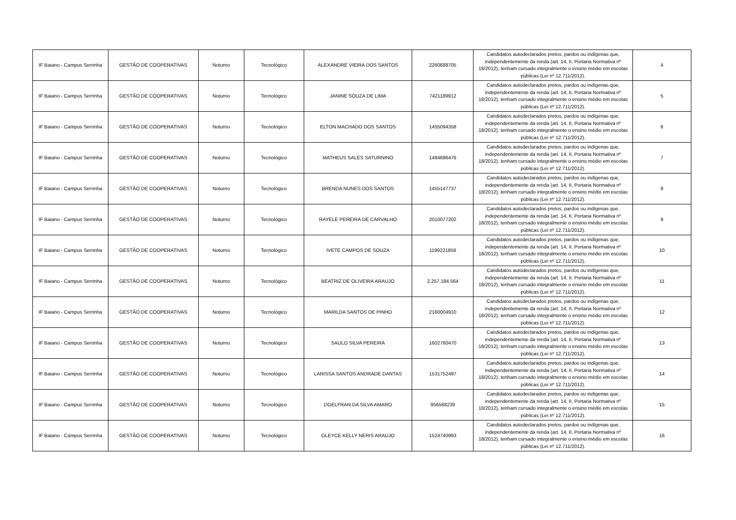| IF Baiano - Campus Serrinha | GESTÃO DE COOPERATIVAS | Noturno | Tecnológico | ALEXANDRE VIEIRA DOS SANTOS | 2260688705 | Candidatos autodeclarados pretos, pardos ou indígenas que, independentemente da renda (art. 14, II, Portaria Normativa nº 18/2012), tenham cursado integralmente o ensino médio em escolas públicas (Lei nº 12.711/2012). | 4 |
| IF Baiano - Campus Serrinha | GESTÃO DE COOPERATIVAS | Noturno | Tecnológico | JANINE SOUZA DE LIMA | 7421189912 | Candidatos autodeclarados pretos, pardos ou indígenas que, independentemente da renda (art. 14, II, Portaria Normativa nº 18/2012), tenham cursado integralmente o ensino médio em escolas públicas (Lei nº 12.711/2012). | 5 |
| IF Baiano - Campus Serrinha | GESTÃO DE COOPERATIVAS | Noturno | Tecnológico | ELTON MACHADO DOS SANTOS | 1455094358 | Candidatos autodeclarados pretos, pardos ou indígenas que, independentemente da renda (art. 14, II, Portaria Normativa nº 18/2012), tenham cursado integralmente o ensino médio em escolas públicas (Lei nº 12.711/2012). | 6 |
| IF Baiano - Campus Serrinha | GESTÃO DE COOPERATIVAS | Noturno | Tecnológico | MATHEUS SALES SATURNINO | 1484696476 | Candidatos autodeclarados pretos, pardos ou indígenas que, independentemente da renda (art. 14, II, Portaria Normativa nº 18/2012), tenham cursado integralmente o ensino médio em escolas públicas (Lei nº 12.711/2012). | 7 |
| IF Baiano - Campus Serrinha | GESTÃO DE COOPERATIVAS | Noturno | Tecnológico | BRENDA NUNES DOS SANTOS | 1455147737 | Candidatos autodeclarados pretos, pardos ou indígenas que, independentemente da renda (art. 14, II, Portaria Normativa nº 18/2012), tenham cursado integralmente o ensino médio em escolas públicas (Lei nº 12.711/2012). | 8 |
| IF Baiano - Campus Serrinha | GESTÃO DE COOPERATIVAS | Noturno | Tecnológico | RAYELE PEREIRA DE CARVALHO | 2010077202 | Candidatos autodeclarados pretos, pardos ou indígenas que, independentemente da renda (art. 14, II, Portaria Normativa nº 18/2012), tenham cursado integralmente o ensino médio em escolas públicas (Lei nº 12.711/2012). | 9 |
| IF Baiano - Campus Serrinha | GESTÃO DE COOPERATIVAS | Noturno | Tecnológico | IVETE CAMPOS DE SOUZA | 1199221856 | Candidatos autodeclarados pretos, pardos ou indígenas que, independentemente da renda (art. 14, II, Portaria Normativa nº 18/2012), tenham cursado integralmente o ensino médio em escolas públicas (Lei nº 12.711/2012). | 10 |
| IF Baiano - Campus Serrinha | GESTÃO DE COOPERATIVAS | Noturno | Tecnológico | BEATRIZ DE OLIVEIRA ARAUJO | 2.257.184.564 | Candidatos autodeclarados pretos, pardos ou indígenas que, independentemente da renda (art. 14, II, Portaria Normativa nº 18/2012), tenham cursado integralmente o ensino médio em escolas públicas (Lei nº 12.711/2012). | 11 |
| IF Baiano - Campus Serrinha | GESTÃO DE COOPERATIVAS | Noturno | Tecnológico | MARILDA SANTOS DE PINHO | 2160004910 | Candidatos autodeclarados pretos, pardos ou indígenas que, independentemente da renda (art. 14, II, Portaria Normativa nº 18/2012), tenham cursado integralmente o ensino médio em escolas públicas (Lei nº 12.711/2012). | 12 |
| IF Baiano - Campus Serrinha | GESTÃO DE COOPERATIVAS | Noturno | Tecnológico | SAULO SILVA PEREIRA | 1602760470 | Candidatos autodeclarados pretos, pardos ou indígenas que, independentemente da renda (art. 14, II, Portaria Normativa nº 18/2012), tenham cursado integralmente o ensino médio em escolas públicas (Lei nº 12.711/2012). | 13 |
| IF Baiano - Campus Serrinha | GESTÃO DE COOPERATIVAS | Noturno | Tecnológico | LARISSA SANTOS ANDRADE DANTAS | 1531752497 | Candidatos autodeclarados pretos, pardos ou indígenas que, independentemente da renda (art. 14, II, Portaria Normativa nº 18/2012), tenham cursado integralmente o ensino médio em escolas públicas (Lei nº 12.711/2012). | 14 |
| IF Baiano - Campus Serrinha | GESTÃO DE COOPERATIVAS | Noturno | Tecnológico | DGELFRAN DA SILVA AMARO | 956588239 | Candidatos autodeclarados pretos, pardos ou indígenas que, independentemente da renda (art. 14, II, Portaria Normativa nº 18/2012), tenham cursado integralmente o ensino médio em escolas públicas (Lei nº 12.711/2012). | 15 |
| IF Baiano - Campus Serrinha | GESTÃO DE COOPERATIVAS | Noturno | Tecnológico | GLEYCE KELLY NERIS ARAUJO | 1524740993 | Candidatos autodeclarados pretos, pardos ou indígenas que, independentemente da renda (art. 14, II, Portaria Normativa nº 18/2012), tenham cursado integralmente o ensino médio em escolas públicas (Lei nº 12.711/2012). | 16 |